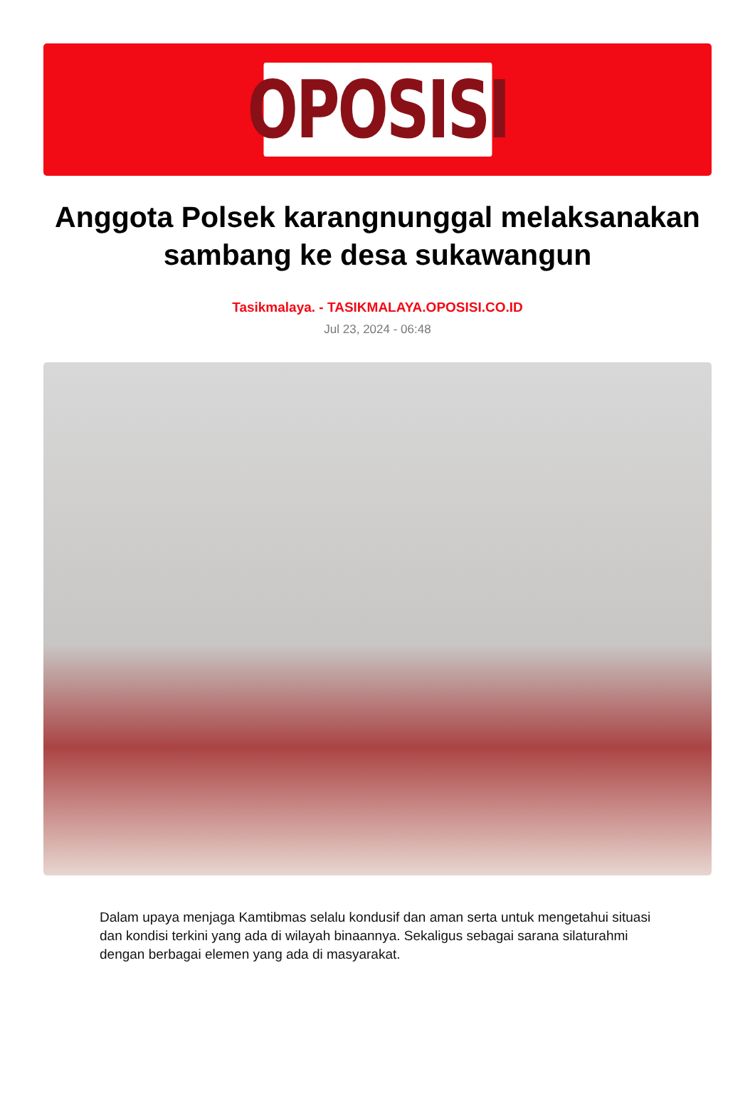OPOSISI
Anggota Polsek karangnunggal melaksanakan sambang ke desa sukawangun
Tasikmalaya. - TASIKMALAYA.OPOSISI.CO.ID
Jul 23, 2024 - 06:48
Dalam upaya menjaga Kamtibmas selalu kondusif dan aman serta untuk mengetahui situasi dan kondisi terkini yang ada di wilayah binaannya. Sekaligus sebagai sarana silaturahmi dengan berbagai elemen yang ada di masyarakat.